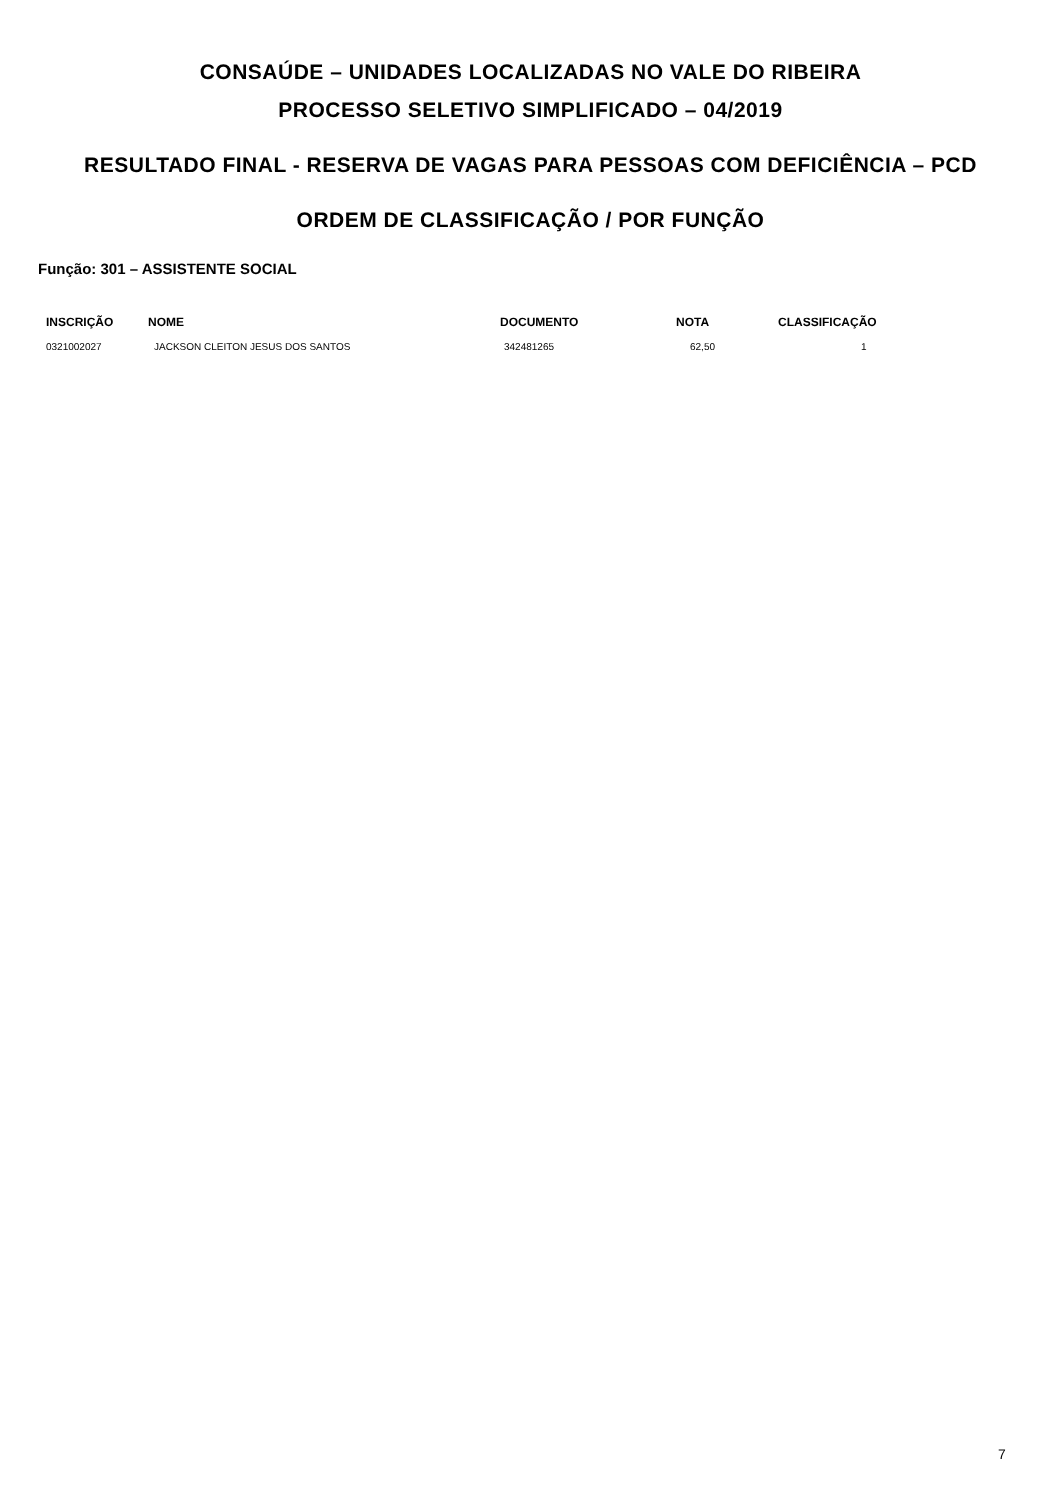CONSAÚDE – UNIDADES LOCALIZADAS NO VALE DO RIBEIRA
PROCESSO SELETIVO SIMPLIFICADO – 04/2019
RESULTADO FINAL - RESERVA DE VAGAS PARA PESSOAS COM DEFICIÊNCIA – PCD
ORDEM DE CLASSIFICAÇÃO / POR FUNÇÃO
Função: 301 – ASSISTENTE SOCIAL
| INSCRIÇÃO | NOME | DOCUMENTO | NOTA | CLASSIFICAÇÃO |
| --- | --- | --- | --- | --- |
| 0321002027 | JACKSON CLEITON JESUS DOS SANTOS | 342481265 | 62,50 | 1 |
7